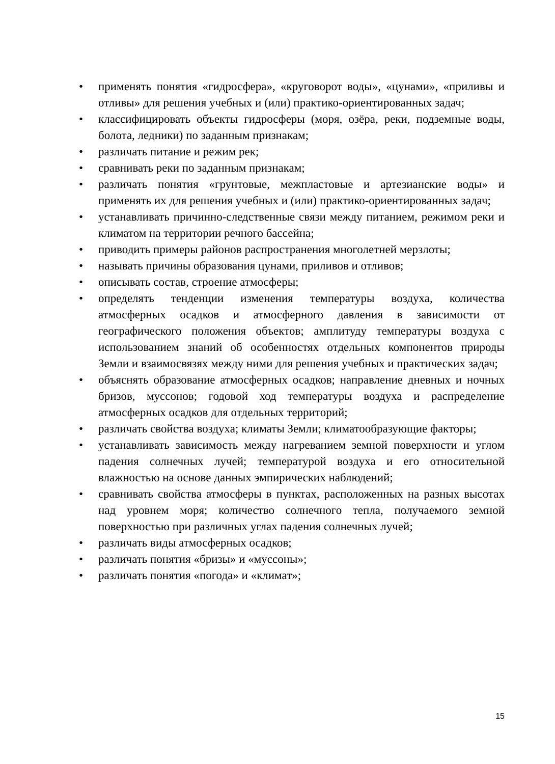• применять понятия «гидросфера», «круговорот воды», «цунами», «приливы и отливы» для решения учебных и (или) практико-ориентированных задач;
• классифицировать объекты гидросферы (моря, озёра, реки, подземные воды, болота, ледники) по заданным признакам;
• различать питание и режим рек;
• сравнивать реки по заданным признакам;
• различать понятия «грунтовые, межпластовые и артезианские воды» и применять их для решения учебных и (или) практико-ориентированных задач;
• устанавливать причинно-следственные связи между питанием, режимом реки и климатом на территории речного бассейна;
• приводить примеры районов распространения многолетней мерзлоты;
• называть причины образования цунами, приливов и отливов;
• описывать состав, строение атмосферы;
• определять тенденции изменения температуры воздуха, количества атмосферных осадков и атмосферного давления в зависимости от географического положения объектов; амплитуду температуры воздуха с использованием знаний об особенностях отдельных компонентов природы Земли и взаимосвязях между ними для решения учебных и практических задач;
• объяснять образование атмосферных осадков; направление дневных и ночных бризов, муссонов; годовой ход температуры воздуха и распределение атмосферных осадков для отдельных территорий;
• различать свойства воздуха; климаты Земли; климатообразующие факторы;
• устанавливать зависимость между нагреванием земной поверхности и углом падения солнечных лучей; температурой воздуха и его относительной влажностью на основе данных эмпирических наблюдений;
• сравнивать свойства атмосферы в пунктах, расположенных на разных высотах над уровнем моря; количество солнечного тепла, получаемого земной поверхностью при различных углах падения солнечных лучей;
• различать виды атмосферных осадков;
• различать понятия «бризы» и «муссоны»;
• различать понятия «погода» и «климат»;
15